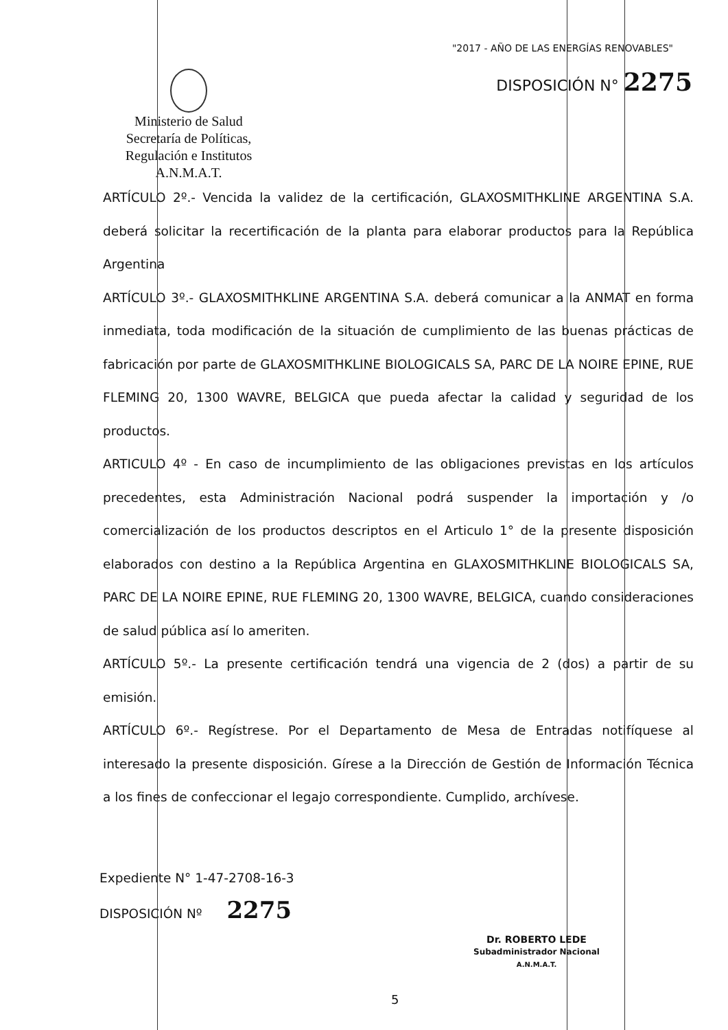"2017 - AÑO DE LAS ENERGÍAS RENOVABLES"
DISPOSICIÓN N° 2275
Ministerio de Salud
Secretaría de Políticas,
Regulación e Institutos
A.N.M.A.T.
ARTÍCULO 2º.- Vencida la validez de la certificación, GLAXOSMITHKLINE ARGENTINA S.A. deberá solicitar la recertificación de la planta para elaborar productos para la República Argentina
ARTÍCULO 3º.- GLAXOSMITHKLINE ARGENTINA S.A. deberá comunicar a la ANMAT en forma inmediata, toda modificación de la situación de cumplimiento de las buenas prácticas de fabricación por parte de GLAXOSMITHKLINE BIOLOGICALS SA, PARC DE LA NOIRE EPINE, RUE FLEMING 20, 1300 WAVRE, BELGICA que pueda afectar la calidad y seguridad de los productos.
ARTICULO 4º - En caso de incumplimiento de las obligaciones previstas en los artículos precedentes, esta Administración Nacional podrá suspender la importación y /o comercialización de los productos descriptos en el Articulo 1° de la presente disposición elaborados con destino a la República Argentina en GLAXOSMITHKLINE BIOLOGICALS SA, PARC DE LA NOIRE EPINE, RUE FLEMING 20, 1300 WAVRE, BELGICA, cuando consideraciones de salud pública así lo ameriten.
ARTÍCULO 5º.- La presente certificación tendrá una vigencia de 2 (dos) a partir de su emisión.
ARTÍCULO 6º.- Regístrese. Por el Departamento de Mesa de Entradas notifíquese al interesado la presente disposición. Gírese a la Dirección de Gestión de Información Técnica a los fines de confeccionar el legajo correspondiente. Cumplido, archívese.
Expediente N° 1-47-2708-16-3
DISPOSICIÓN Nº 2275
Dr. ROBERTO LEDE
Subadministrador Nacional
A.N.M.A.T.
5